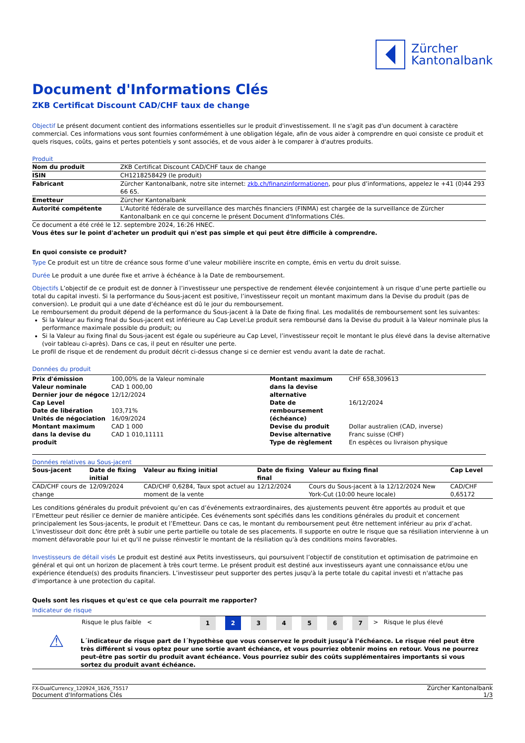Zürcher
Kantonalbank
Document d'Informations Clés
ZKB Certificat Discount CAD/CHF taux de change
Objectif Le présent document contient des informations essentielles sur le produit d'investissement. Il ne s'agit pas d'un document à caractère commercial. Ces informations vous sont fournies conformément à une obligation légale, afin de vous aider à comprendre en quoi consiste ce produit et quels risques, coûts, gains et pertes potentiels y sont associés, et de vous aider à le comparer à d'autres produits.
Produit
| Nom du produit | ZKB Certificat Discount CAD/CHF taux de change |
| ISIN | CH1218258429 (le produit) |
| Fabricant | Zürcher Kantonalbank, notre site internet: zkb.ch/finanzinformationen , pour plus d’informations, appelez le +41 (0)44 293 66 65. |
| Emetteur | Zürcher Kantonalbank |
| Autorité compétente | L'Autorité fédérale de surveillance des marchés financiers (FINMA) est chargée de la surveillance de Zürcher Kantonalbank en ce qui concerne le présent Document d'Informations Clés. |
Ce document a été créé le 12. septembre 2024, 16:26 HNEC.
Vous êtes sur le point d'acheter un produit qui n'est pas simple et qui peut être difficile à comprendre.
En quoi consiste ce produit?
Type Ce produit est un titre de créance sous forme d’une valeur mobilière inscrite en compte, émis en vertu du droit suisse.
Durée Le produit a une durée fixe et arrive à échéance à la Date de remboursement.
Objectifs L’objectif de ce produit est de donner à l’investisseur une perspective de rendement élevée conjointement à un risque d’une perte partielle ou total du capital investi. Si la performance du Sous-jacent est positive, l’investisseur reçoit un montant maximum dans la Devise du produit (pas de conversion). Le produit qui a une date d’échéance est dû le jour du remboursement.
Le remboursement du produit dépend de la performance du Sous-jacent à la Date de fixing final. Les modalités de remboursement sont les suivantes:
Si la Valeur au fixing final du Sous-jacent est inférieure au Cap Level:Le produit sera remboursé dans la Devise du produit à la Valeur nominale plus la performance maximale possible du produit; ou
Si la Valeur au fixing final du Sous-jacent est égale ou supérieure au Cap Level, l’investisseur reçoit le montant le plus élevé dans la devise alternative (voir tableau ci-après). Dans ce cas, il peut en résulter une perte.
Le profil de risque et de rendement du produit décrit ci-dessus change si ce dernier est vendu avant la date de rachat.
Données du produit
| Prix d'émission Valeur nominale Dernier jour de négoce Cap Level Date de libération Unités de négociation Montant maximum dans la devise du produit | 100,00% de la Valeur nominale CAD 1 000,00 12/12/2024 103,71% 16/09/2024 CAD 1 000 CAD 1 010,11111 | Montant maximum dans la devise alternative Date de remboursement (échéance) Devise du produit Devise alternative Type de règlement | CHF 658,309613 16/12/2024 Dollar australien (CAD, inverse) Franc suisse (CHF) En espèces ou livraison physique |
Données relatives au Sous-jacent
| Sous-jacent | Date de fixing initial | Valeur au fixing initial | Date de fixing final | Valeur au fixing final | Cap Level |
| --- | --- | --- | --- | --- | --- |
| CAD/CHF cours de change | 12/09/2024 | CAD/CHF 0,6284, Taux spot actuel au moment de la vente | 12/12/2024 | Cours du Sous-jacent à la 12/12/2024 New York-Cut (10:00 heure locale) | CAD/CHF 0,65172 |
Les conditions générales du produit prévoient qu’en cas d’événements extraordinaires, des ajustements peuvent être apportés au produit et que l’Emetteur peut résilier ce dernier de manière anticipée. Ces événements sont spécifiés dans les conditions générales du produit et concernent principalement les Sous-jacents, le produit et l’Emetteur. Dans ce cas, le montant du remboursement peut être nettement inférieur au prix d’achat. L'investisseur doit donc être prêt à subir une perte partielle ou totale de ses placements. Il supporte en outre le risque que sa résiliation intervienne à un moment défavorable pour lui et qu'il ne puisse réinvestir le montant de la résiliation qu'à des conditions moins favorables.
Investisseurs de détail visés Le produit est destiné aux Petits investisseurs, qui poursuivent l’objectif de constitution et optimisation de patrimoine en général et qui ont un horizon de placement à très court terme. Le présent produit est destiné aux investisseurs ayant une connaissance et/ou une expérience étendue(s) des produits financiers. L’investisseur peut supporter des pertes jusqu'à la perte totale du capital investi et n'attache pas d'importance à une protection du capital.
Quels sont les risques et qu'est ce que cela pourrait me rapporter?
Indicateur de risque
| | Risque le plus faible < | 1 | 2 | 3 | 4 | 5 | 6 | 7 | > Risque le plus élevé |
| ⚠ | L´indicateur de risque part de l´hypothèse que vous conservez le produit jusqu’à l’échéance. Le risque réel peut être très différent si vous optez pour une sortie avant échéance, et vous pourriez obtenir moins en retour. Vous ne pourrez peut-être pas sortir du produit avant échéance. Vous pourriez subir des coûts supplémentaires importants si vous sortez du produit avant échéance. |
FX-DualCurrency_120924_1626_75517
Document d'Informations Clés
Zürcher Kantonalbank
1/3